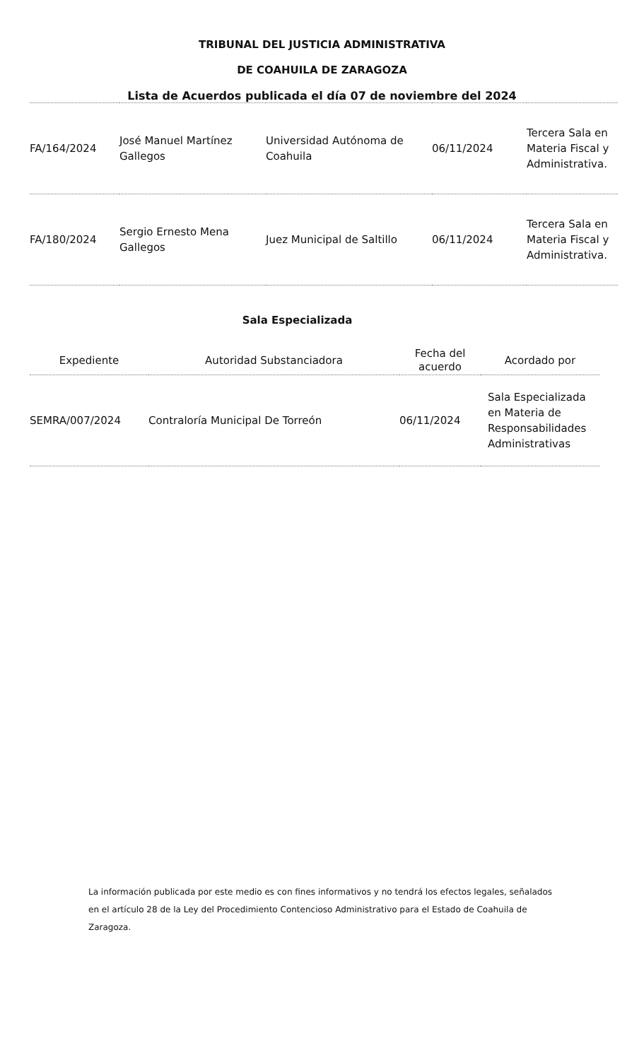TRIBUNAL DEL JUSTICIA ADMINISTRATIVA
DE COAHUILA DE ZARAGOZA
Lista de Acuerdos publicada el día 07 de noviembre del 2024
| FA/164/2024 | José Manuel Martínez Gallegos | Universidad Autónoma de Coahuila | 06/11/2024 | Tercera Sala en Materia Fiscal y Administrativa. |
| FA/180/2024 | Sergio Ernesto Mena Gallegos | Juez Municipal de Saltillo | 06/11/2024 | Tercera Sala en Materia Fiscal y Administrativa. |
Sala Especializada
| Expediente | Autoridad Substanciadora | Fecha del acuerdo | Acordado por |
| --- | --- | --- | --- |
| SEMRA/007/2024 | Contraloría Municipal De Torreón | 06/11/2024 | Sala Especializada en Materia de Responsabilidades Administrativas |
La información publicada por este medio es con fines informativos y no tendrá los efectos legales, señalados en el artículo 28 de la Ley del Procedimiento Contencioso Administrativo para el Estado de Coahuila de Zaragoza.